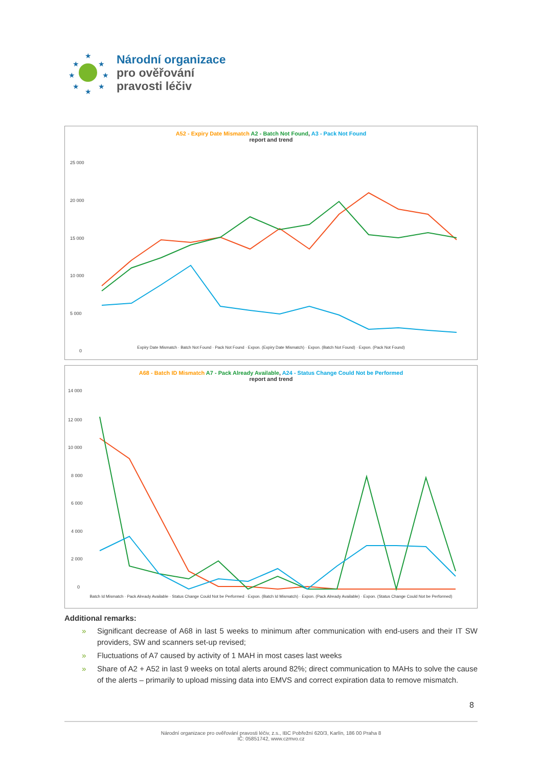★
★
★
★
★
★
★
★
Národní organizace
pro ověřování
pravosti léčiv
A52 - Expiry Date Mismatch A2 - Batch Not Found, A3 - Pack Not Found
report and trend
25 000
20 000
15 000
10 000
5 000
0
Expiry Date Mismatch · Batch Not Found · Pack Not Found · Expon. (Expiry Date Mismatch) · Expon. (Batch Not Found) · Expon. (Pack Not Found)
A68 - Batch ID Mismatch A7 - Pack Already Available, A24 - Status Change Could Not be Performed
report and trend
14 000
12 000
10 000
8 000
6 000
4 000
2 000
0
Batch Id Mismatch · Pack Already Available · Status Change Could Not be Performed · Expon. (Batch Id Mismatch) · Expon. (Pack Already Available) · Expon. (Status Change Could Not be Performed)
Additional remarks:
» Significant decrease of A68 in last 5 weeks to minimum after communication with end-users and their IT SW providers, SW and scanners set-up revised;
» Fluctuations of A7 caused by activity of 1 MAH in most cases last weeks
» Share of A2 + A52 in last 9 weeks on total alerts around 82%; direct communication to MAHs to solve the cause of the alerts – primarily to upload missing data into EMVS and correct expiration data to remove mismatch.
8
Národní organizace pro ověřování pravosti léčiv, z.s., IBC Pobřežní 620/3, Karlín, 186 00 Praha 8
IČ: 05851742, www.czmvo.cz